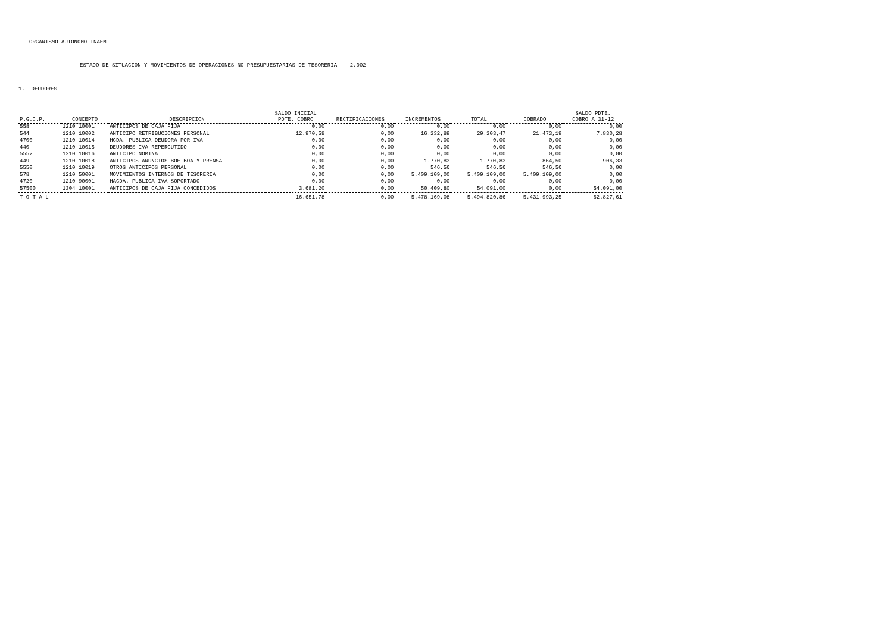ORGANISMO AUTONOMO INAEM
ESTADO DE SITUACION Y MOVIMIENTOS DE OPERACIONES NO PRESUPUESTARIAS DE TESORERIA 2.002
1.- DEUDORES
| P.G.C.P. | CONCEPTO | DESCRIPCION | SALDO INICIAL PDTE. COBRO | RECTIFICACIONES | INCREMENTOS | TOTAL | COBRADO | SALDO PDTE. COBRO A 31-12 |
| --- | --- | --- | --- | --- | --- | --- | --- | --- |
| 558 | 1210 10001 | ANTICIPOS DE CAJA FIJA | 0,00 | 0,00 | 0,00 | 0,00 | 0,00 | 0,00 |
| 544 | 1210 10002 | ANTICIPO RETRIBUCIONES PERSONAL | 12.970,58 | 0,00 | 16.332,89 | 29.303,47 | 21.473,19 | 7.830,28 |
| 4700 | 1210 10014 | HCDA. PUBLICA DEUDORA POR IVA | 0,00 | 0,00 | 0,00 | 0,00 | 0,00 | 0,00 |
| 440 | 1210 10015 | DEUDORES IVA REPERCUTIDO | 0,00 | 0,00 | 0,00 | 0,00 | 0,00 | 0,00 |
| 5552 | 1210 10016 | ANTICIPO NOMINA | 0,00 | 0,00 | 0,00 | 0,00 | 0,00 | 0,00 |
| 449 | 1210 10018 | ANTICIPOS ANUNCIOS BOE-BOA Y PRENSA | 0,00 | 0,00 | 1.770,83 | 1.770,83 | 864,50 | 906,33 |
| 5550 | 1210 10019 | OTROS ANTICIPOS PERSONAL | 0,00 | 0,00 | 546,56 | 546,56 | 546,56 | 0,00 |
| 578 | 1210 50001 | MOVIMIENTOS INTERNOS DE TESORERIA | 0,00 | 0,00 | 5.409.109,00 | 5.409.109,00 | 5.409.109,00 | 0,00 |
| 4720 | 1210 90001 | HACDA. PUBLICA IVA SOPORTADO | 0,00 | 0,00 | 0,00 | 0,00 | 0,00 | 0,00 |
| 57500 | 1304 10001 | ANTICIPOS DE CAJA FIJA CONCEDIDOS | 3.681,20 | 0,00 | 50.409,80 | 54.091,00 | 0,00 | 54.091,00 |
| T O T A L | | | 16.651,78 | 0,00 | 5.478.169,08 | 5.494.820,86 | 5.431.993,25 | 62.827,61 |